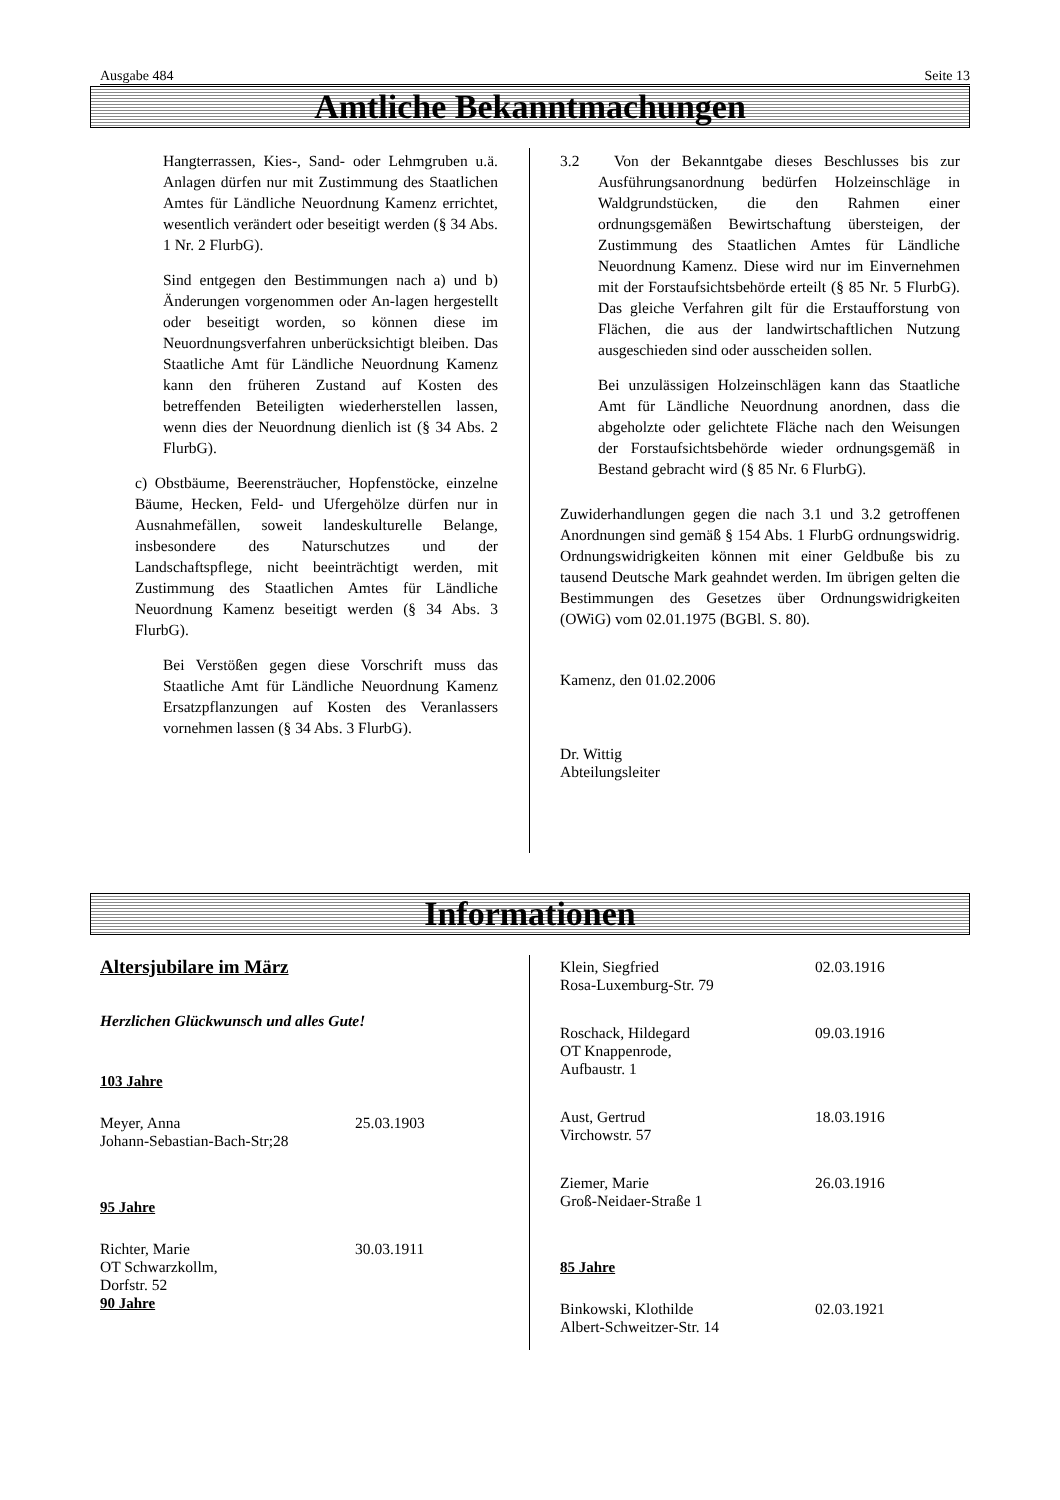Ausgabe 484 Seite 13
Amtliche Bekanntmachungen
Hangterrassen, Kies-, Sand- oder Lehmgruben u.ä. Anlagen dürfen nur mit Zustimmung des Staatlichen Amtes für Ländliche Neuordnung Kamenz errichtet, wesentlich verändert oder beseitigt werden (§ 34 Abs. 1 Nr. 2 FlurbG).
Sind entgegen den Bestimmungen nach a) und b) Änderungen vorgenommen oder An-lagen hergestellt oder beseitigt worden, so können diese im Neuordnungsverfahren unberücksichtigt bleiben. Das Staatliche Amt für Ländliche Neuordnung Kamenz kann den früheren Zustand auf Kosten des betreffenden Beteiligten wiederherstellen lassen, wenn dies der Neuordnung dienlich ist (§ 34 Abs. 2 FlurbG).
c) Obstbäume, Beerensträucher, Hopfenstöcke, einzelne Bäume, Hecken, Feld- und Ufergehölze dürfen nur in Ausnahmefällen, soweit landeskulturelle Belange, insbesondere des Naturschutzes und der Landschaftspflege, nicht beeinträchtigt werden, mit Zustimmung des Staatlichen Amtes für Ländliche Neuordnung Kamenz beseitigt werden (§ 34 Abs. 3 FlurbG).
Bei Verstößen gegen diese Vorschrift muss das Staatliche Amt für Ländliche Neuordnung Kamenz Ersatzpflanzungen auf Kosten des Veranlassers vornehmen lassen (§ 34 Abs. 3 FlurbG).
3.2 Von der Bekanntgabe dieses Beschlusses bis zur Ausführungsanordnung bedürfen Holzeinschläge in Waldgrundstücken, die den Rahmen einer ordnungsgemäßen Bewirtschaftung übersteigen, der Zustimmung des Staatlichen Amtes für Ländliche Neuordnung Kamenz. Diese wird nur im Einvernehmen mit der Forstaufsichtsbehörde erteilt (§ 85 Nr. 5 FlurbG). Das gleiche Verfahren gilt für die Erstaufforstung von Flächen, die aus der landwirtschaftlichen Nutzung ausgeschieden sind oder ausscheiden sollen.
Bei unzulässigen Holzeinschlägen kann das Staatliche Amt für Ländliche Neuordnung anordnen, dass die abgeholzte oder gelichtete Fläche nach den Weisungen der Forstaufsichtsbehörde wieder ordnungsgemäß in Bestand gebracht wird (§ 85 Nr. 6 FlurbG).
Zuwiderhandlungen gegen die nach 3.1 und 3.2 getroffenen Anordnungen sind gemäß § 154 Abs. 1 FlurbG ordnungswidrig. Ordnungswidrigkeiten können mit einer Geldbuße bis zu tausend Deutsche Mark geahndet werden. Im übrigen gelten die Bestimmungen des Gesetzes über Ordnungswidrigkeiten (OWiG) vom 02.01.1975 (BGBl. S. 80).
Kamenz, den 01.02.2006
Dr. Wittig
Abteilungsleiter
Informationen
Altersjubilare im März
Herzlichen Glückwunsch und alles Gute!
103 Jahre
Meyer, Anna
Johann-Sebastian-Bach-Str;28
25.03.1903
95 Jahre
Richter, Marie
OT Schwarzkollm,
Dorfstr. 52
30.03.1911
90 Jahre
Klein, Siegfried
Rosa-Luxemburg-Str. 79
02.03.1916
Roschack, Hildegard
OT Knappenrode,
Aufbaustr. 1
09.03.1916
Aust, Gertrud
Virchowstr. 57
18.03.1916
Ziemer, Marie
Groß-Neidaer-Straße 1
26.03.1916
85 Jahre
Binkowski, Klothilde
Albert-Schweitzer-Str. 14
02.03.1921